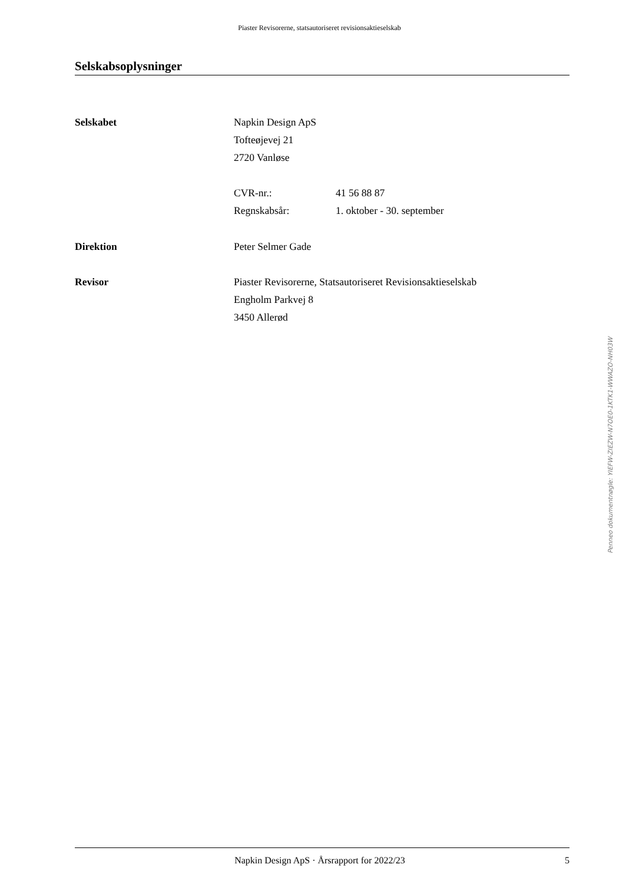Piaster Revisorerne, statsautoriseret revisionsaktieselskab
Selskabsoplysninger
Selskabet Napkin Design ApS
Tofteøjevej 21
2720 Vanløse
CVR-nr.: 41 56 88 87
Regnskabsår: 1. oktober - 30. september
Direktion Peter Selmer Gade
Revisor Piaster Revisorerne, Statsautoriseret Revisionsaktieselskab
Engholm Parkvej 8
3450 Allerød
Penneo dokumentnøgle: YIEFW-ZIEZW-N7OE0-1KTK1-WWAZO-NH03W
Napkin Design ApS · Årsrapport for 2022/23
5